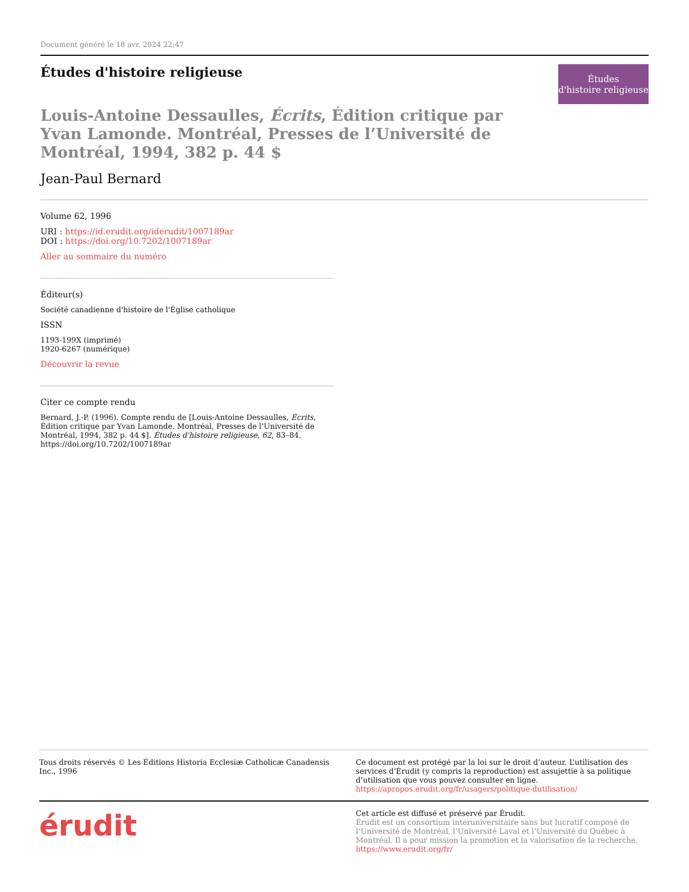Document généré le 18 avr. 2024 22:47
Études d'histoire religieuse
Études
d'histoire religieuse
Louis-Antoine Dessaulles, Écrits, Édition critique par Yvan Lamonde. Montréal, Presses de l’Université de Montréal, 1994, 382 p. 44 $
Jean-Paul Bernard
Volume 62, 1996
URI : https://id.erudit.org/iderudit/1007189ar
DOI : https://doi.org/10.7202/1007189ar
Aller au sommaire du numéro
Éditeur(s)
Société canadienne d'histoire de l'Église catholique
ISSN
1193-199X (imprimé)
1920-6267 (numérique)
Découvrir la revue
Citer ce compte rendu
Bernard, J.-P. (1996). Compte rendu de [Louis-Antoine Dessaulles, Écrits, Édition critique par Yvan Lamonde. Montréal, Presses de l’Université de Montréal, 1994, 382 p. 44 $]. Études d'histoire religieuse, 62, 83–84. https://doi.org/10.7202/1007189ar
Tous droits réservés © Les Éditions Historia Ecclesiæ Catholicæ Canadensis Inc., 1996
Ce document est protégé par la loi sur le droit d’auteur. L’utilisation des services d’Érudit (y compris la reproduction) est assujettie à sa politique d’utilisation que vous pouvez consulter en ligne.
https://apropos.erudit.org/fr/usagers/politique-dutilisation/
érudit
Cet article est diffusé et préservé par Érudit.
Érudit est un consortium interuniversitaire sans but lucratif composé de l’Université de Montréal, l’Université Laval et l’Université du Québec à Montréal. Il a pour mission la promotion et la valorisation de la recherche.
https://www.erudit.org/fr/